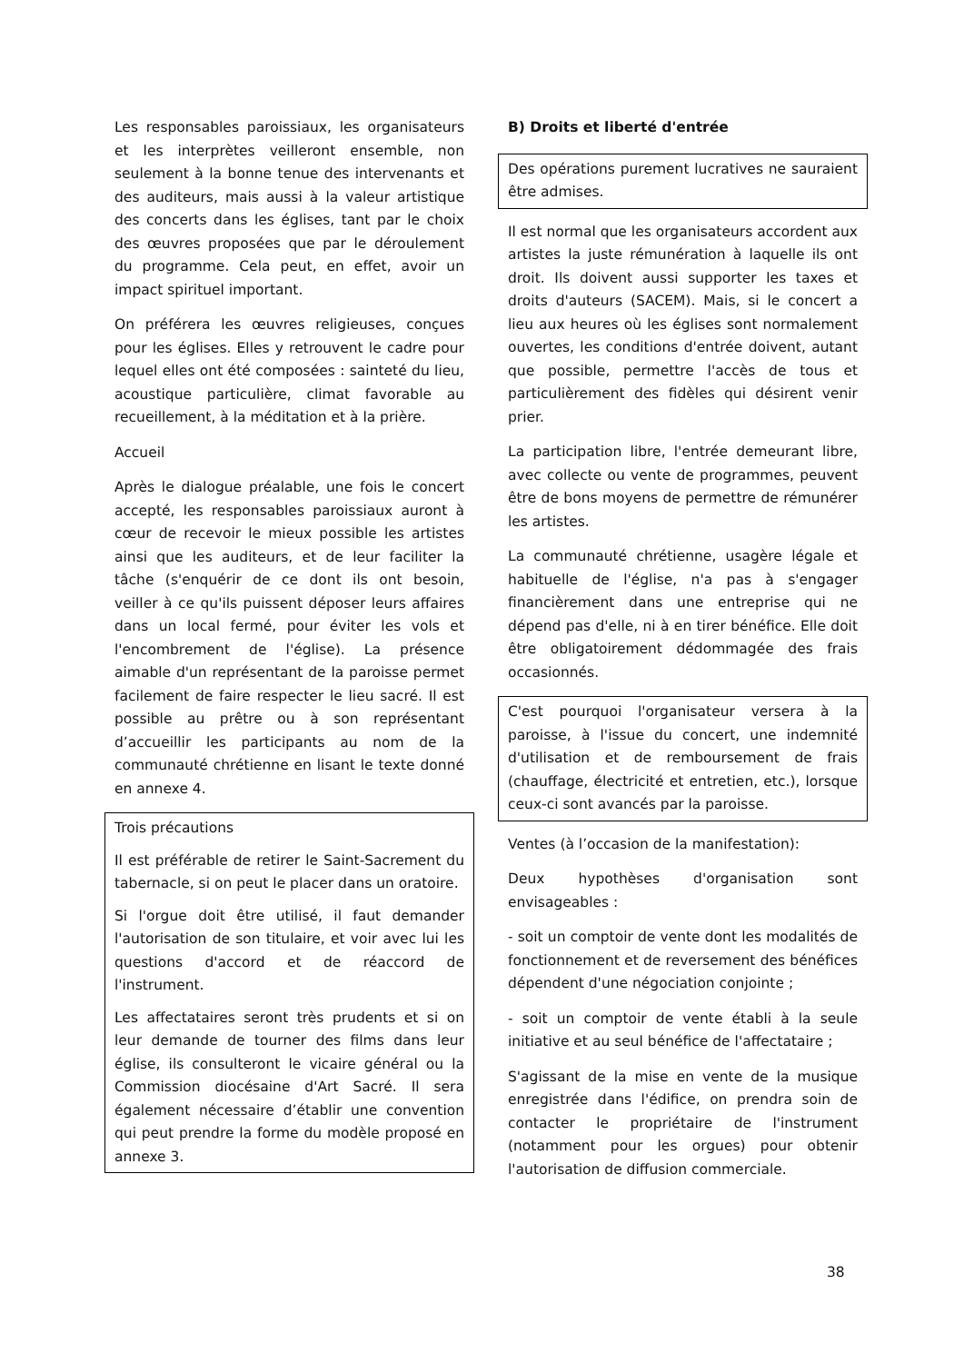Les responsables paroissiaux, les organisateurs et les interprètes veilleront ensemble, non seulement à la bonne tenue des intervenants et des auditeurs, mais aussi à la valeur artistique des concerts dans les églises, tant par le choix des œuvres proposées que par le déroulement du programme. Cela peut, en effet, avoir un impact spirituel important.
On préférera les œuvres religieuses, conçues pour les églises. Elles y retrouvent le cadre pour lequel elles ont été composées : sainteté du lieu, acoustique particulière, climat favorable au recueillement, à la méditation et à la prière.
Accueil
Après le dialogue préalable, une fois le concert accepté, les responsables paroissiaux auront à cœur de recevoir le mieux possible les artistes ainsi que les auditeurs, et de leur faciliter la tâche (s'enquérir de ce dont ils ont besoin, veiller à ce qu'ils puissent déposer leurs affaires dans un local fermé, pour éviter les vols et l'encombrement de l'église). La présence aimable d'un représentant de la paroisse permet facilement de faire respecter le lieu sacré. Il est possible au prêtre ou à son représentant d’accueillir les participants au nom de la communauté chrétienne en lisant le texte donné en annexe 4.
Trois précautions
Il est préférable de retirer le Saint-Sacrement du tabernacle, si on peut le placer dans un oratoire.
Si l'orgue doit être utilisé, il faut demander l'autorisation de son titulaire, et voir avec lui les questions d'accord et de réaccord de l'instrument.
Les affectataires seront très prudents et si on leur demande de tourner des films dans leur église, ils consulteront le vicaire général ou la Commission diocésaine d'Art Sacré. Il sera également nécessaire d’établir une convention qui peut prendre la forme du modèle proposé en annexe 3.
B) Droits et liberté d'entrée
Des opérations purement lucratives ne sauraient être admises.
Il est normal que les organisateurs accordent aux artistes la juste rémunération à laquelle ils ont droit. Ils doivent aussi supporter les taxes et droits d'auteurs (SACEM). Mais, si le concert a lieu aux heures où les églises sont normalement ouvertes, les conditions d'entrée doivent, autant que possible, permettre l'accès de tous et particulièrement des fidèles qui désirent venir prier.
La participation libre, l'entrée demeurant libre, avec collecte ou vente de programmes, peuvent être de bons moyens de permettre de rémunérer les artistes.
La communauté chrétienne, usagère légale et habituelle de l'église, n'a pas à s'engager financièrement dans une entreprise qui ne dépend pas d'elle, ni à en tirer bénéfice. Elle doit être obligatoirement dédommagée des frais occasionnés.
C'est pourquoi l'organisateur versera à la paroisse, à l'issue du concert, une indemnité d'utilisation et de remboursement de frais (chauffage, électricité et entretien, etc.), lorsque ceux-ci sont avancés par la paroisse.
Ventes (à l’occasion de la manifestation):
Deux hypothèses d'organisation sont envisageables :
- soit un comptoir de vente dont les modalités de fonctionnement et de reversement des bénéfices dépendent d'une négociation conjointe ;
- soit un comptoir de vente établi à la seule initiative et au seul bénéfice de l'affectataire ;
S'agissant de la mise en vente de la musique enregistrée dans l'édifice, on prendra soin de contacter le propriétaire de l'instrument (notamment pour les orgues) pour obtenir l'autorisation de diffusion commerciale.
38